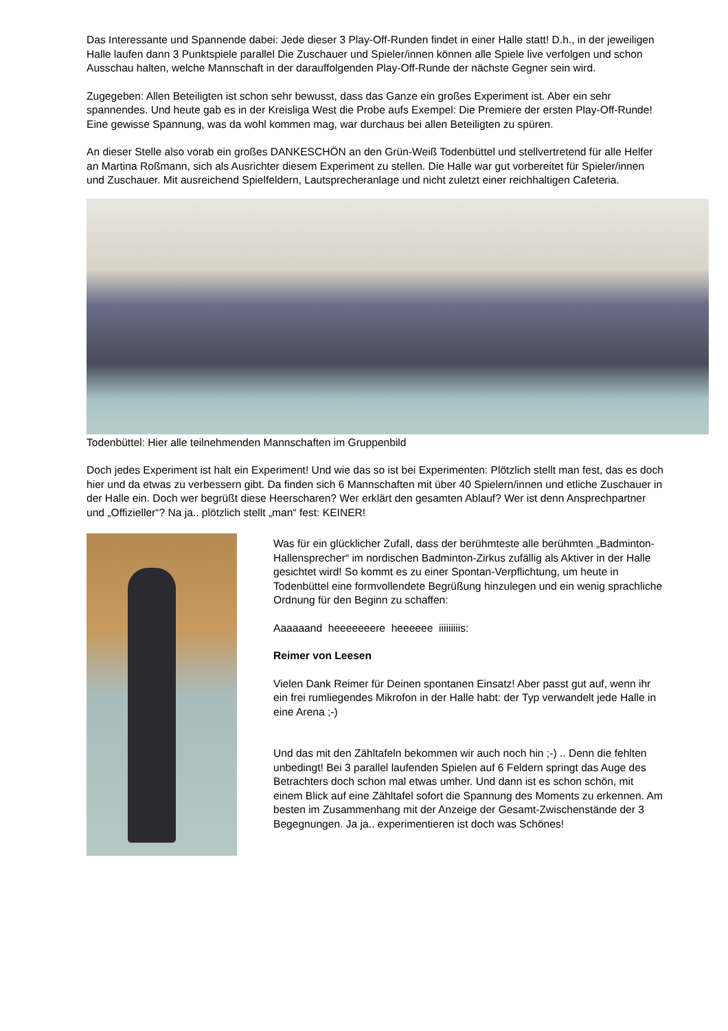Das Interessante und Spannende dabei: Jede dieser 3 Play-Off-Runden findet in einer Halle statt! D.h., in der jeweiligen Halle laufen dann 3 Punktspiele parallel Die Zuschauer und Spieler/innen können alle Spiele live verfolgen und schon Ausschau halten, welche Mannschaft in der darauffolgenden Play-Off-Runde der nächste Gegner sein wird.
Zugegeben: Allen Beteiligten ist schon sehr bewusst, dass das Ganze ein großes Experiment ist. Aber ein sehr spannendes. Und heute gab es in der Kreisliga West die Probe aufs Exempel: Die Premiere der ersten Play-Off-Runde! Eine gewisse Spannung, was da wohl kommen mag, war durchaus bei allen Beteiligten zu spüren.
An dieser Stelle also vorab ein großes DANKESCHÖN an den Grün-Weiß Todenbüttel und stellvertretend für alle Helfer an Martina Roßmann, sich als Ausrichter diesem Experiment zu stellen. Die Halle war gut vorbereitet für Spieler/innen und Zuschauer. Mit ausreichend Spielfeldern, Lautsprecheranlage und nicht zuletzt einer reichhaltigen Cafeteria.
Todenbüttel: Hier alle teilnehmenden Mannschaften im Gruppenbild
Doch jedes Experiment ist halt ein Experiment! Und wie das so ist bei Experimenten: Plötzlich stellt man fest, das es doch hier und da etwas zu verbessern gibt. Da finden sich 6 Mannschaften mit über 40 Spielern/innen und etliche Zuschauer in der Halle ein. Doch wer begrüßt diese Heerscharen? Wer erklärt den gesamten Ablauf? Wer ist denn Ansprechpartner und „Offizieller“? Na ja.. plötzlich stellt „man“ fest: KEINER!
Was für ein glücklicher Zufall, dass der berühmteste alle berühmten „Badminton-Hallensprecher“ im nordischen Badminton-Zirkus zufällig als Aktiver in der Halle gesichtet wird! So kommt es zu einer Spontan-Verpflichtung, um heute in Todenbüttel eine formvollendete Begrüßung hinzulegen und ein wenig sprachliche Ordnung für den Beginn zu schaffen:
Aaaaaand heeeeeeere heeeeee iiiiiiiiis:
Reimer von Leesen
Vielen Dank Reimer für Deinen spontanen Einsatz! Aber passt gut auf, wenn ihr ein frei rumliegendes Mikrofon in der Halle habt: der Typ verwandelt jede Halle in eine Arena ;-)
Und das mit den Zähltafeln bekommen wir auch noch hin ;-) .. Denn die fehlten unbedingt! Bei 3 parallel laufenden Spielen auf 6 Feldern springt das Auge des Betrachters doch schon mal etwas umher. Und dann ist es schon schön, mit einem Blick auf eine Zähltafel sofort die Spannung des Moments zu erkennen. Am besten im Zusammenhang mit der Anzeige der Gesamt-Zwischenstände der 3 Begegnungen. Ja ja.. experimentieren ist doch was Schönes!